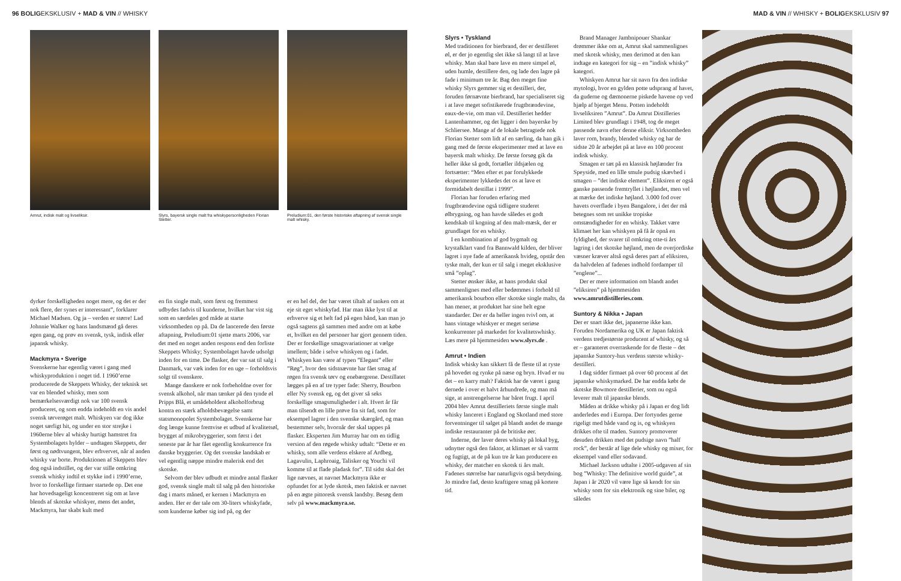96 BOLIGEKSKLUSIV + MAD & VIN // WHISKY
MAD & VIN // WHISKY + BOLIGEKSKLUSIV 97
Amrut, indisk malt og livseliksir.
Slyrs, bayersk single malt fra whiskypersonligheden Florian Stetter.
Preludium:01, den første historiske aftapning af svensk single malt whisky.
dyrker forskelligheden noget mere, og det er der nok flere, der synes er interessant”, forklarer Michael Madsen. Og ja – verden er større! Lad Johnnie Walker og hans landsmænd gå deres egen gang, og prøv en svensk, tysk, indisk eller japansk whisky.
Mackmyra • Sverige
Svenskerne har egentlig været i gang med whiskyproduktion i noget tid. I 1960’erne producerede de Skeppets Whisky, der teknisk set var en blended whisky, men som bemærkelsesværdigt nok var 100 svensk produceret, og som endda indeholdt en vis andel svensk tørverøget malt. Whiskyen var dog ikke noget særligt hit, og under en stor strejke i 1960erne blev al whisky hurtigt hamstret fra Systembolagets hylder – undtagen Skeppets, der først og nødtvungent, blev erhvervet, når al anden whisky var borte. Produktionen af Skeppets blev dog også indstillet, og der var stille omkring svensk whisky indtil et stykke ind i 1990’erne, hvor to forskellige firmaer startede op. Det ene har hovedsageligt koncentreret sig om at lave blends af skotske whiskyer, mens det andet, Mackmyra, har skabt kult med
en fin single malt, som først og fremmest udbydes fadvis til kunderne, hvilket har vist sig som en særdeles god måde at starte virksomheden op på. Da de lancerede den første aftapning, Preludium:01 sjette marts 2006, var det med en noget anden respons end den forliste Skeppets Whisky; Systembolaget havde udsolgt inden for en time. De flasker, der var sat til salg i Danmark, var væk inden for en uge – forholdsvis solgt til svenskere.
Mange danskere er nok forbeholdne over for svensk alkohol, når man tænker på den tynde øl Pripps Blå, et umådeholdent alkoholforbrug kontra en stærk afholdsbevægelse samt statsmonopolet Systembolaget. Svenskerne har dog længe kunne fremvise et udbud af kvalitetsøl, brygget af mikrobryggerier, som først i det seneste par år har fået egentlig konkurrence fra danske bryggerier. Og det svenske landskab er vel egentlig næppe mindre malerisk end det skotske.
Selvom der blev udbudt et mindre antal flasker god, svensk single malt til salg på den historiske dag i marts måned, er kernen i Mackmyra en anden. Her er der tale om 30-liters whiskyfade, som kunderne køber sig ind på, og der
er en hel del, der har været tiltalt af tanken om at eje sit eget whiskyfad. Har man ikke lyst til at erhverve sig et helt fad på egen hånd, kan man jo også sagtens gå sammen med andre om at købe et, hvilket en del personer har gjort gennem tiden. Der er forskellige smagsvariationer at vælge imellem; både i selve whiskyen og i fadet. Whiskyen kan være af typen ”Elegant” eller ”Røg”, hvor den sidstnævnte har fået smag af røgen fra svensk tørv og enebærgrene. Destillatet lægges på en af tre typer fade: Sherry, Bourbon eller Ny svensk eg, og det giver så seks forskellige smagsmuligheder i alt. Hvert år får man tilsendt en lille prøve fra sit fad, som for eksempel lagrer i den svenske skærgård, og man bestemmer selv, hvornår der skal tappes på flasker. Eksperten Jim Murray har om en tidlig version af den røgede whisky udtalt: “Dette er en whisky, som alle verdens elskere af Ardbeg, Lagavulin, Laphroaig, Talisker og Youchi vil komme til at flade pladask for”. Til sidst skal det lige nævnes, at navnet Mackmyra ikke er opfundet for at lyde skotsk, men faktisk er navnet på en ægte pittoresk svensk landsby. Besøg dem selv på www.mackmyra.se.
Slyrs • Tyskland
Med traditionen for bierbrand, der er destilleret øl, er der jo egentlig slet ikke så langt til at lave whisky. Man skal bare lave en mere simpel øl, uden humle, destillere den, og lade den lagre på fade i minimum tre år. Bag den meget fine whisky Slyrs gemmer sig et destilleri, der, foruden førnævnte bierbrand, har specialiseret sig i at lave meget sofistikerede frugtbrændevine, eaux-de-vie, om man vil. Destilleriet hedder Lantenhammer, og det ligger i den bayerske by Schliersee. Mange af de lokale betragtede nok Florian Stetter som lidt af en særling, da han gik i gang med de første eksperimenter med at lave en bayersk malt whisky. De første forsøg gik da heller ikke så godt, fortæller ildsjælen og fortsætter: “Men efter et par forulykkede eksperimenter lykkedes det os at lave et formidabelt destillat i 1999”.
Florian har foruden erfaring med frugtbrændevine også tidligere studeret ølbrygning, og han havde således et godt kendskab til kogning af den malt-mæsk, der er grundlaget for en whisky.
I en kombination af god bygmalt og krystalklart vand fra Bannwald kilden, der bliver lagret i nye fade af amerikansk hvideg, opstår den tyske malt, der kun er til salg i meget eksklusive små ”oplag”.
Stetter ønsker ikke, at hans produkt skal sammenlignes med eller bedømmes i forhold til amerikansk bourbon eller skotske single malts, da han mener, at produktet har sine helt egne standarder. Der er da heller ingen tvivl om, at hans vintage whiskyer er meget seriøse konkurrenter på markedet for kvalitetswhisky. Læs mere på hjemmesiden www.slyrs.de .
Amrut • Indien
Indisk whisky kan sikkert få de fleste til at ryste på hovedet og rynke på næse og bryn. Hvad er nu det – en karry malt? Faktisk har de været i gang dernede i over et halvt århundrede, og man må sige, at anstrengelserne har båret frugt. I april 2004 blev Amrut destilleriets første single malt whisky lanceret i England og Skotland med store forventninger til salget på blandt andet de mange indiske restauranter på de britiske øer.
Inderne, der laver deres whisky på lokal byg, udnytter også den faktor, at klimaet er så varmt og fugtigt, at de på kun tre år kan producere en whisky, der matcher en skotsk ti års malt. Fadenes størrelse har naturligvis også betydning. Jo mindre fad, desto kraftigere smag på kortere tid.
Brand Manager Jambnipouer Shankar drømmer ikke om at, Amrut skal sammenlignes med skotsk whisky, men derimod at den kan indtage en kategori for sig – en ”indisk whisky” kategori.
Whiskyen Amrut har sit navn fra den indiske mytologi, hvor en gylden potte udsprang af havet, da guderne og dæmonerne piskede havene op ved hjælp af bjerget Menu. Potten indeholdt livseliksiren ”Amrut”. Da Amrut Distilleries Limited blev grundlagt i 1948, tog de meget passende navn efter denne eliksir. Virksomheden laver rom, brandy, blended whisky og har de sidste 20 år arbejdet på at lave en 100 procent indisk whisky.
Smagen er tæt på en klassisk højlænder fra Speyside, med en lille smule pudsig skævhed i smagen – ”det indiske element”. Eliksiren er også ganske passende fremtryllet i højlandet, men vel at mærke det indiske højland. 3.000 fod over havets overflade i byen Bangalore, i det der må betegnes som ret unikke tropiske omstændigheder for en whisky. Takket være klimaet her kan whiskyen på få år opnå en fyldighed, der svarer til omkring otte-ti års lagring i det skotske højland, men de overjordiske væsner kræver altså også deres part af eliksiren, da halvdelen af fadenes indhold fordamper til ”englene”...
Der er mere information om blandt andet ”eliksiren” på hjemmesiden www.amrutdistilleries.com.
Suntory & Nikka • Japan
Der er snart ikke det, japanerne ikke kan. Foruden Nordamerika og UK er Japan faktisk verdens tredjestørste producent af whisky, og så er – garanteret overraskende for de fleste – det japanske Suntory-hus verdens største whisky-destilleri.
I dag sidder firmaet på over 60 procent af det japanske whiskymarked. De har endda købt de skotske Bowmore destillerier, som nu også leverer malt til japanske blends.
Måden at drikke whisky på i Japan er dog lidt anderledes end i Europa. Der fortyndes gerne rigeligt med både vand og is, og whiskyen drikkes ofte til maden. Suntory promoverer desuden drikken med det pudsige navn ”half rock”, der består af lige dele whisky og mixer, for eksempel vand eller sodavand.
Michael Jackson udtalte i 2005-udgaven af sin bog ”Whisky: The definitive world guide”, at Japan i år 2020 vil være lige så kendt for sin whisky som for sin elektronik og sine biler, og således